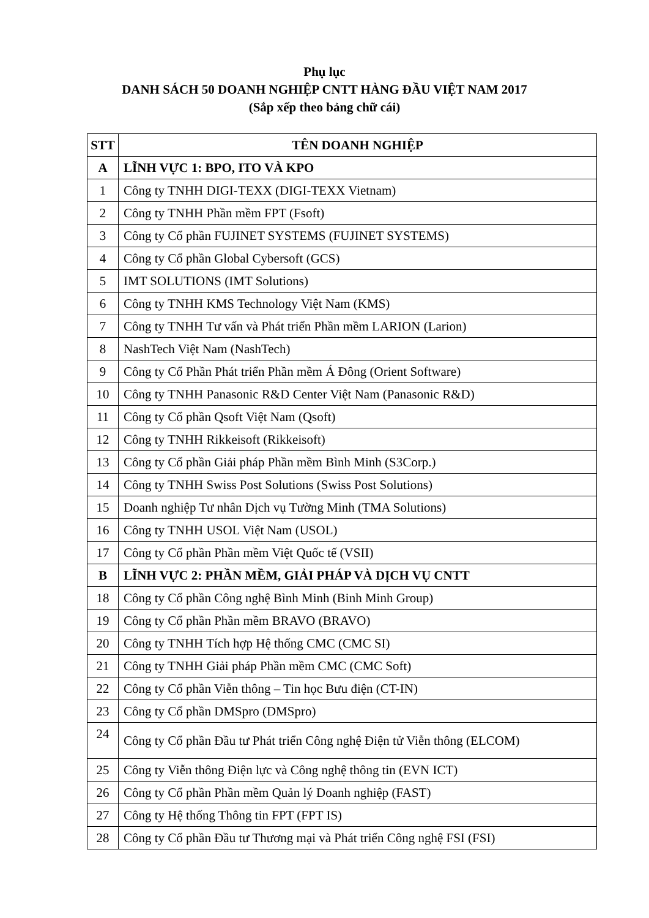Phụ lục
DANH SÁCH 50 DOANH NGHIỆP CNTT HÀNG ĐẦU VIỆT NAM 2017
(Sắp xếp theo bảng chữ cái)
| STT | TÊN DOANH NGHIỆP |
| --- | --- |
| A | LĨNH VỰC 1: BPO, ITO VÀ KPO |
| 1 | Công ty TNHH DIGI-TEXX (DIGI-TEXX Vietnam) |
| 2 | Công ty TNHH Phần mềm FPT (Fsoft) |
| 3 | Công ty Cổ phần FUJINET SYSTEMS (FUJINET SYSTEMS) |
| 4 | Công ty Cổ phần Global Cybersoft (GCS) |
| 5 | IMT SOLUTIONS (IMT Solutions) |
| 6 | Công ty TNHH KMS Technology Việt Nam (KMS) |
| 7 | Công ty TNHH Tư vấn và Phát triển Phần mềm LARION (Larion) |
| 8 | NashTech Việt Nam (NashTech) |
| 9 | Công ty Cổ Phần Phát triển Phần mềm Á Đông (Orient Software) |
| 10 | Công ty TNHH Panasonic R&D Center Việt Nam (Panasonic R&D) |
| 11 | Công ty Cổ phần Qsoft Việt Nam (Qsoft) |
| 12 | Công ty TNHH Rikkeisoft (Rikkeisoft) |
| 13 | Công ty Cổ phần Giải pháp Phần mềm Bình Minh (S3Corp.) |
| 14 | Công ty TNHH Swiss Post Solutions (Swiss Post Solutions) |
| 15 | Doanh nghiệp Tư nhân Dịch vụ Tường Minh (TMA Solutions) |
| 16 | Công ty TNHH USOL Việt Nam (USOL) |
| 17 | Công ty Cổ phần Phần mềm Việt Quốc tế (VSII) |
| B | LĨNH VỰC 2: PHẦN MỀM, GIẢI PHÁP VÀ DỊCH VỤ CNTT |
| 18 | Công ty Cổ phần Công nghệ Bình Minh (Binh Minh Group) |
| 19 | Công ty Cổ phần Phần mềm BRAVO (BRAVO) |
| 20 | Công ty TNHH Tích hợp Hệ thống CMC (CMC SI) |
| 21 | Công ty TNHH Giải pháp Phần mềm CMC (CMC Soft) |
| 22 | Công ty Cổ phần Viễn thông – Tin học Bưu điện (CT-IN) |
| 23 | Công ty Cổ phần DMSpro (DMSpro) |
| 24 | Công ty Cổ phần Đầu tư Phát triển Công nghệ Điện tử Viễn thông (ELCOM) |
| 25 | Công ty Viễn thông Điện lực và Công nghệ thông tin (EVN ICT) |
| 26 | Công ty Cổ phần Phần mềm Quản lý Doanh nghiệp (FAST) |
| 27 | Công ty Hệ thống Thông tin FPT (FPT IS) |
| 28 | Công ty Cổ phần Đầu tư Thương mại và Phát triển Công nghệ FSI (FSI) |